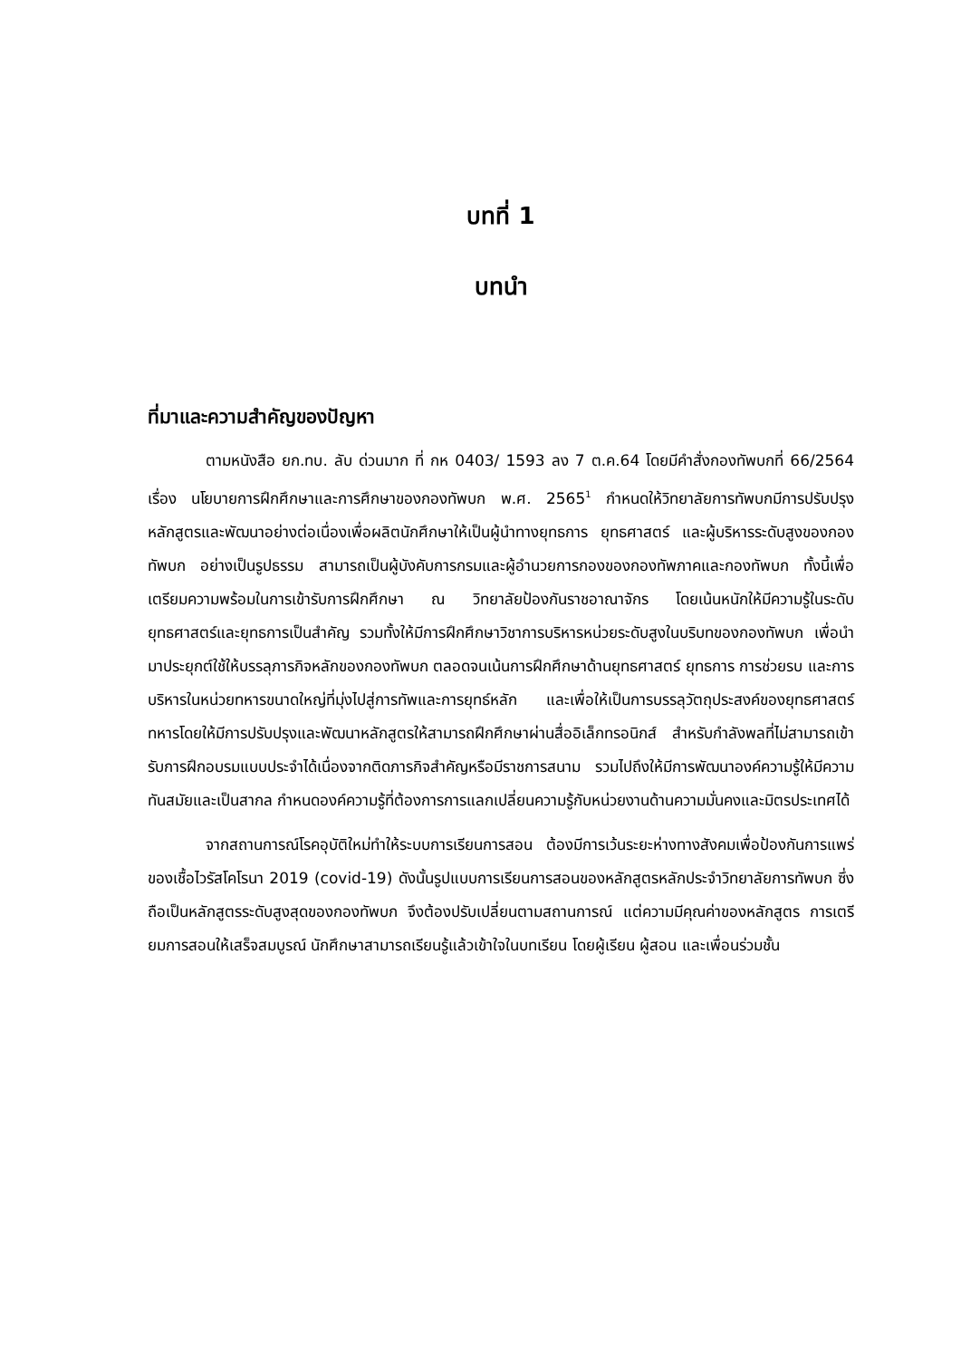บทที่ 1
บทนำ
ที่มาและความสำคัญของปัญหา
ตามหนังสือ ยก.ทบ. ลับ ด่วนมาก ที่ กห 0403/ 1593 ลง 7 ต.ค.64 โดยมีคำสั่งกองทัพบกที่ 66/2564 เรื่อง นโยบายการฝึกศึกษาและการศึกษาของกองทัพบก พ.ศ. 2565<sup>1</sup> กำหนดให้วิทยาลัยการทัพบกมีการปรับปรุงหลักสูตรและพัฒนาอย่างต่อเนื่องเพื่อผลิตนักศึกษาให้เป็นผู้นำทางยุทธการ ยุทธศาสตร์ และผู้บริหารระดับสูงของกองทัพบก อย่างเป็นรูปธรรม สามารถเป็นผู้บังคับการกรมและผู้อำนวยการกองของกองทัพภาคและกองทัพบก ทั้งนี้เพื่อเตรียมความพร้อมในการเข้ารับการฝึกศึกษา ณ วิทยาลัยป้องกันราชอาณาจักร โดยเน้นหนักให้มีความรู้ในระดับยุทธศาสตร์และยุทธการเป็นสำคัญ รวมทั้งให้มีการฝึกศึกษาวิชาการบริหารหน่วยระดับสูงในบริบทของกองทัพบก เพื่อนำมาประยุกต์ใช้ให้บรรลุภารกิจหลักของกองทัพบก ตลอดจนเน้นการฝึกศึกษาด้านยุทธศาสตร์ ยุทธการ การช่วยรบ และการบริหารในหน่วยทหารขนาดใหญ่ที่มุ่งไปสู่การทัพและการยุทธ์หลัก และเพื่อให้เป็นการบรรลุวัตถุประสงค์ของยุทธศาสตร์ทหารโดยให้มีการปรับปรุงและพัฒนาหลักสูตรให้สามารถฝึกศึกษาผ่านสื่ออิเล็กทรอนิกส์ สำหรับกำลังพลที่ไม่สามารถเข้ารับการฝึกอบรมแบบประจำได้เนื่องจากติดภารกิจสำคัญหรือมีราชการสนาม รวมไปถึงให้มีการพัฒนาองค์ความรู้ให้มีความทันสมัยและเป็นสากล กำหนดองค์ความรู้ที่ต้องการการแลกเปลี่ยนความรู้กับหน่วยงานด้านความมั่นคงและมิตรประเทศได้
จากสถานการณ์โรคอุบัติใหม่ทำให้ระบบการเรียนการสอน ต้องมีการเว้นระยะห่างทางสังคมเพื่อป้องกันการแพร่ของเชื้อไวรัสโคโรนา 2019 (covid-19) ดังนั้นรูปแบบการเรียนการสอนของหลักสูตรหลักประจำวิทยาลัยการทัพบก ซึ่งถือเป็นหลักสูตรระดับสูงสุดของกองทัพบก จึงต้องปรับเปลี่ยนตามสถานการณ์ แต่ความมีคุณค่าของหลักสูตร การเตรียมการสอนให้เสร็จสมบูรณ์ นักศึกษาสามารถเรียนรู้แล้วเข้าใจในบทเรียน โดยผู้เรียน ผู้สอน และเพื่อนร่วมชั้น